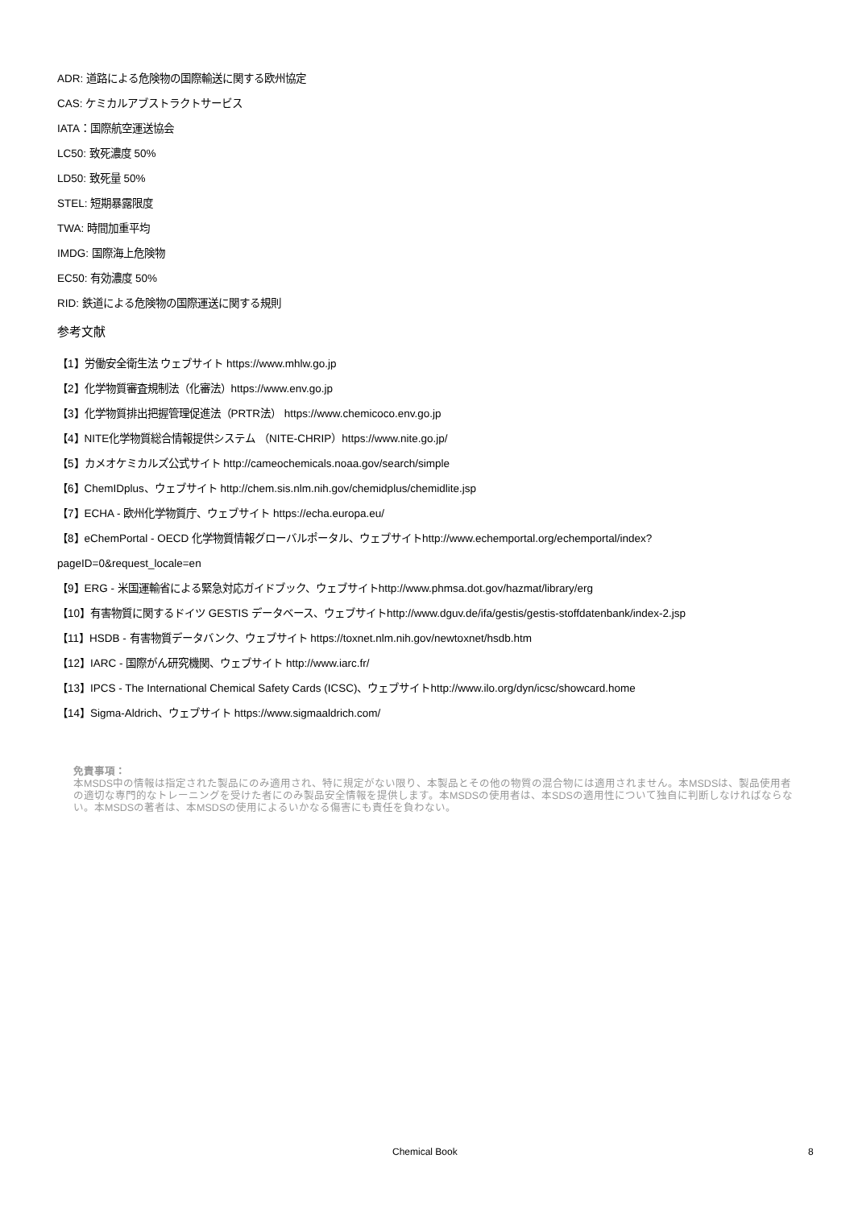ADR: 道路による危険物の国際輸送に関する欧州協定
CAS: ケミカルアブストラクトサービス
IATA：国際航空運送協会
LC50: 致死濃度 50%
LD50: 致死量 50%
STEL: 短期暴露限度
TWA: 時間加重平均
IMDG: 国際海上危険物
EC50: 有効濃度 50%
RID: 鉄道による危険物の国際運送に関する規則
参考文献
【1】労働安全衛生法 ウェブサイト https://www.mhlw.go.jp
【2】化学物質審査規制法（化審法）https://www.env.go.jp
【3】化学物質排出把握管理促進法（PRTR法） https://www.chemicoco.env.go.jp
【4】NITE化学物質総合情報提供システム （NITE-CHRIP）https://www.nite.go.jp/
【5】カメオケミカルズ公式サイト http://cameochemicals.noaa.gov/search/simple
【6】ChemIDplus、ウェブサイト http://chem.sis.nlm.nih.gov/chemidplus/chemidlite.jsp
【7】ECHA - 欧州化学物質庁、ウェブサイト https://echa.europa.eu/
【8】eChemPortal - OECD 化学物質情報グローバルポータル、ウェブサイトhttp://www.echemportal.org/echemportal/index?
pageID=0&request_locale=en
【9】ERG - 米国運輸省による緊急対応ガイドブック、ウェブサイトhttp://www.phmsa.dot.gov/hazmat/library/erg
【10】有害物質に関するドイツ GESTIS データベース、ウェブサイトhttp://www.dguv.de/ifa/gestis/gestis-stoffdatenbank/index-2.jsp
【11】HSDB - 有害物質データバンク、ウェブサイト https://toxnet.nlm.nih.gov/newtoxnet/hsdb.htm
【12】IARC - 国際がん研究機関、ウェブサイト http://www.iarc.fr/
【13】IPCS - The International Chemical Safety Cards (ICSC)、ウェブサイトhttp://www.ilo.org/dyn/icsc/showcard.home
【14】Sigma-Aldrich、ウェブサイト https://www.sigmaaldrich.com/
免責事項：
本MSDS中の情報は指定された製品にのみ適用され、特に規定がない限り、本製品とその他の物質の混合物には適用されません。本MSDSは、製品使用者の適切な専門的なトレーニングを受けた者にのみ製品安全情報を提供します。本MSDSの使用者は、本SDSの適用性について独自に判断しなければならない。本MSDSの著者は、本MSDSの使用によるいかなる傷害にも責任を負わない。
Chemical Book 8